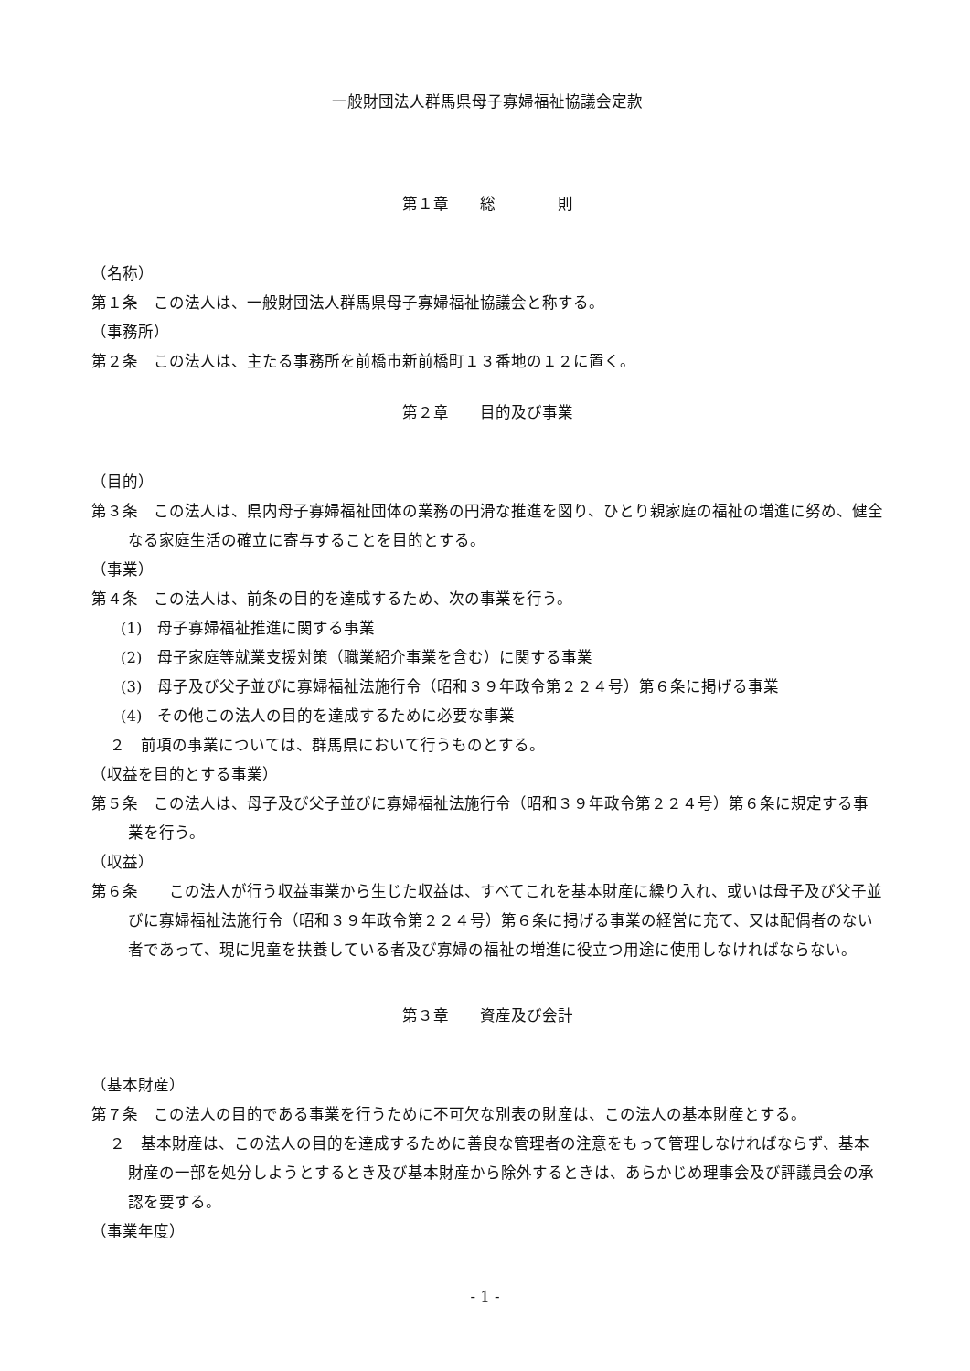一般財団法人群馬県母子寡婦福祉協議会定款
第１章　　総　　　　則
（名称）
第１条　この法人は、一般財団法人群馬県母子寡婦福祉協議会と称する。
（事務所）
第２条　この法人は、主たる事務所を前橋市新前橋町１３番地の１２に置く。
第２章　　目的及び事業
（目的）
第３条　この法人は、県内母子寡婦福祉団体の業務の円滑な推進を図り、ひとり親家庭の福祉の増進に努め、健全なる家庭生活の確立に寄与することを目的とする。
（事業）
第４条　この法人は、前条の目的を達成するため、次の事業を行う。
(1)　母子寡婦福祉推進に関する事業
(2)　母子家庭等就業支援対策（職業紹介事業を含む）に関する事業
(3)　母子及び父子並びに寡婦福祉法施行令（昭和３９年政令第２２４号）第６条に掲げる事業
(4)　その他この法人の目的を達成するために必要な事業
２　前項の事業については、群馬県において行うものとする。
（収益を目的とする事業）
第５条　この法人は、母子及び父子並びに寡婦福祉法施行令（昭和３９年政令第２２４号）第６条に規定する事業を行う。
（収益）
第６条　　この法人が行う収益事業から生じた収益は、すべてこれを基本財産に繰り入れ、或いは母子及び父子並びに寡婦福祉法施行令（昭和３９年政令第２２４号）第６条に掲げる事業の経営に充て、又は配偶者のない者であって、現に児童を扶養している者及び寡婦の福祉の増進に役立つ用途に使用しなければならない。
第３章　　資産及び会計
（基本財産）
第７条　この法人の目的である事業を行うために不可欠な別表の財産は、この法人の基本財産とする。
２　基本財産は、この法人の目的を達成するために善良な管理者の注意をもって管理しなければならず、基本財産の一部を処分しようとするとき及び基本財産から除外するときは、あらかじめ理事会及び評議員会の承認を要する。
（事業年度）
- 1 -